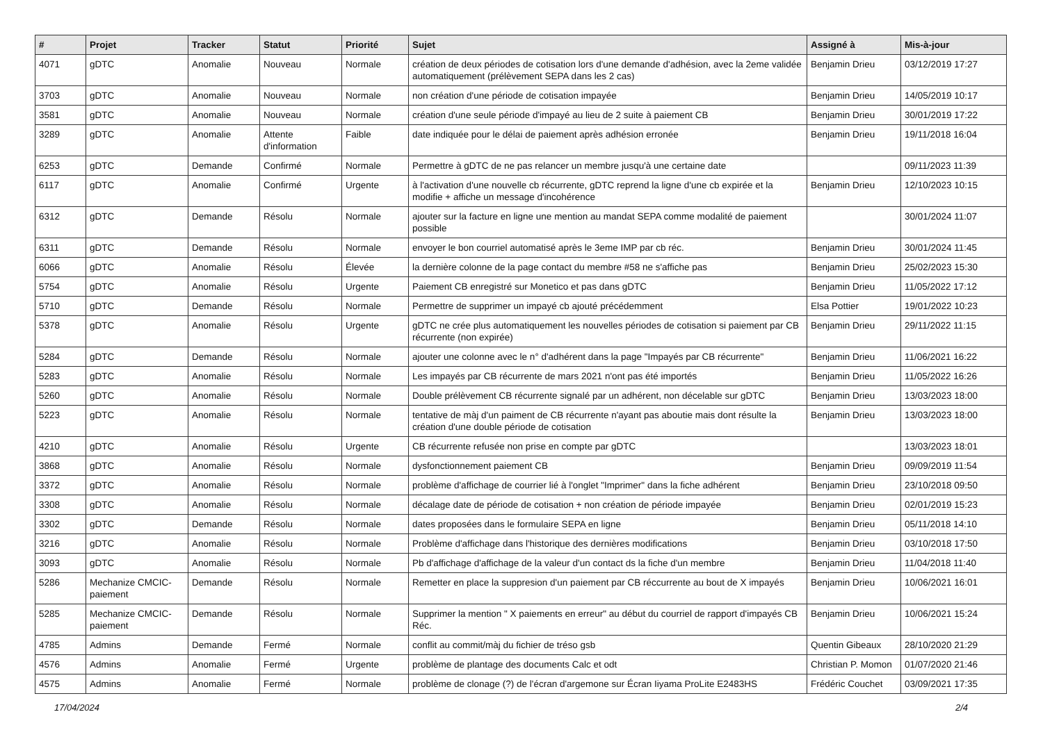| # | Projet | Tracker | Statut | Priorité | Sujet | Assigné à | Mis-à-jour |
| --- | --- | --- | --- | --- | --- | --- | --- |
| 4071 | gDTC | Anomalie | Nouveau | Normale | création de deux périodes de cotisation lors d'une demande d'adhésion, avec la 2eme validée automatiquement (prélèvement SEPA dans les 2 cas) | Benjamin Drieu | 03/12/2019 17:27 |
| 3703 | gDTC | Anomalie | Nouveau | Normale | non création d'une période de cotisation impayée | Benjamin Drieu | 14/05/2019 10:17 |
| 3581 | gDTC | Anomalie | Nouveau | Normale | création d'une seule période d'impayé au lieu de 2 suite à paiement CB | Benjamin Drieu | 30/01/2019 17:22 |
| 3289 | gDTC | Anomalie | Attente d'information | Faible | date indiquée pour le délai de paiement après adhésion erronée | Benjamin Drieu | 19/11/2018 16:04 |
| 6253 | gDTC | Demande | Confirmé | Normale | Permettre à gDTC de ne pas relancer un membre jusqu'à une certaine date | | 09/11/2023 11:39 |
| 6117 | gDTC | Anomalie | Confirmé | Urgente | à l'activation d'une nouvelle cb récurrente, gDTC reprend la ligne d'une cb expirée et la modifie + affiche un message d'incohérence | Benjamin Drieu | 12/10/2023 10:15 |
| 6312 | gDTC | Demande | Résolu | Normale | ajouter sur la facture en ligne une mention au mandat SEPA comme modalité de paiement possible | | 30/01/2024 11:07 |
| 6311 | gDTC | Demande | Résolu | Normale | envoyer le bon courriel automatisé après le 3eme IMP par cb réc. | Benjamin Drieu | 30/01/2024 11:45 |
| 6066 | gDTC | Anomalie | Résolu | Élevée | la dernière colonne de la page contact du membre #58 ne s'affiche pas | Benjamin Drieu | 25/02/2023 15:30 |
| 5754 | gDTC | Anomalie | Résolu | Urgente | Paiement CB enregistré sur Monetico et pas dans gDTC | Benjamin Drieu | 11/05/2022 17:12 |
| 5710 | gDTC | Demande | Résolu | Normale | Permettre de supprimer un impayé cb ajouté précédemment | Elsa Pottier | 19/01/2022 10:23 |
| 5378 | gDTC | Anomalie | Résolu | Urgente | gDTC ne crée plus automatiquement les nouvelles périodes de cotisation si paiement par CB récurrente (non expirée) | Benjamin Drieu | 29/11/2022 11:15 |
| 5284 | gDTC | Demande | Résolu | Normale | ajouter une colonne avec le n° d'adhérent dans la page "Impayés par CB récurrente" | Benjamin Drieu | 11/06/2021 16:22 |
| 5283 | gDTC | Anomalie | Résolu | Normale | Les impayés par CB récurrente de mars 2021 n'ont pas été importés | Benjamin Drieu | 11/05/2022 16:26 |
| 5260 | gDTC | Anomalie | Résolu | Normale | Double prélèvement CB récurrente signalé par un adhérent, non décelable sur gDTC | Benjamin Drieu | 13/03/2023 18:00 |
| 5223 | gDTC | Anomalie | Résolu | Normale | tentative de màj d'un paiment de CB récurrente n'ayant pas aboutie mais dont résulte la création d'une double période de cotisation | Benjamin Drieu | 13/03/2023 18:00 |
| 4210 | gDTC | Anomalie | Résolu | Urgente | CB récurrente refusée non prise en compte par gDTC | | 13/03/2023 18:01 |
| 3868 | gDTC | Anomalie | Résolu | Normale | dysfonctionnement paiement CB | Benjamin Drieu | 09/09/2019 11:54 |
| 3372 | gDTC | Anomalie | Résolu | Normale | problème d'affichage de courrier lié à l'onglet "Imprimer" dans la fiche adhérent | Benjamin Drieu | 23/10/2018 09:50 |
| 3308 | gDTC | Anomalie | Résolu | Normale | décalage date de période de cotisation + non création de période impayée | Benjamin Drieu | 02/01/2019 15:23 |
| 3302 | gDTC | Demande | Résolu | Normale | dates proposées dans le formulaire SEPA en ligne | Benjamin Drieu | 05/11/2018 14:10 |
| 3216 | gDTC | Anomalie | Résolu | Normale | Problème d'affichage dans l'historique des dernières modifications | Benjamin Drieu | 03/10/2018 17:50 |
| 3093 | gDTC | Anomalie | Résolu | Normale | Pb d'affichage d'affichage de la valeur d'un contact ds la fiche d'un membre | Benjamin Drieu | 11/04/2018 11:40 |
| 5286 | Mechanize CMCIC-paiement | Demande | Résolu | Normale | Remetter en place la suppresion d'un paiement par CB réccurrente au bout de X impayés | Benjamin Drieu | 10/06/2021 16:01 |
| 5285 | Mechanize CMCIC-paiement | Demande | Résolu | Normale | Supprimer la mention " X paiements en erreur" au début du courriel de rapport d'impayés CB Réc. | Benjamin Drieu | 10/06/2021 15:24 |
| 4785 | Admins | Demande | Fermé | Normale | conflit au commit/màj du fichier de tréso gsb | Quentin Gibeaux | 28/10/2020 21:29 |
| 4576 | Admins | Anomalie | Fermé | Urgente | problème de plantage des documents Calc et odt | Christian P. Momon | 01/07/2020 21:46 |
| 4575 | Admins | Anomalie | Fermé | Normale | problème de clonage (?) de l'écran d'argemone sur Écran Iiyama ProLite E2483HS | Frédéric Couchet | 03/09/2021 17:35 |
17/04/2024 2/4